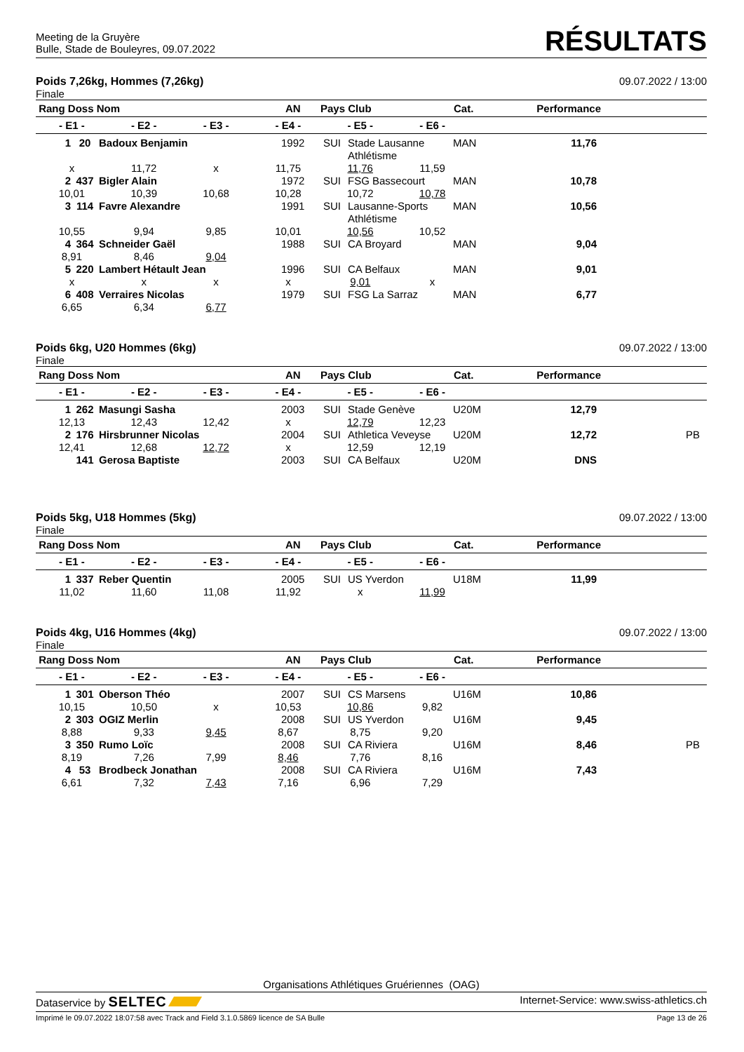Meeting de la Gruyère
Bulle, Stade de Bouleyres, 09.07.2022
RÉSULTATS
Poids 7,26kg, Hommes (7,26kg) 09.07.2022 / 13:00
Finale
| Rang Doss Nom | AN | Pays Club | Cat. | Performance | |
| --- | --- | --- | --- | --- | --- |
| - E1 - | - E2 - | - E3 - | - E4 - | - E5 - | - E6 - | |
| --- | --- | --- | --- | --- | --- | --- |
| 1 | 20 | Badoux Benjamin | 1992 | SUI | Stade Lausanne Athlétisme | MAN | 11,76 | |
| x | 11,72 | x | 11,75 | 11,76 | 11,59 | |
| 2 | 437 | Bigler Alain | 1972 | SUI | FSG Bassecourt | MAN | 10,78 | |
| 10,01 | 10,39 | 10,68 | 10,28 | 10,72 | 10,78 | |
| 3 | 114 | Favre Alexandre | 1991 | SUI | Lausanne-Sports Athlétisme | MAN | 10,56 | |
| 10,55 | 9,94 | 9,85 | 10,01 | 10,56 | 10,52 | |
| 4 | 364 | Schneider Gaël | 1988 | SUI | CA Broyard | MAN | 9,04 | |
| 8,91 | 8,46 | 9,04 | | | | |
| 5 | 220 | Lambert Hétault Jean | 1996 | SUI | CA Belfaux | MAN | 9,01 | |
| x | x | x | x | 9,01 | x | |
| 6 | 408 | Verraires Nicolas | 1979 | SUI | FSG La Sarraz | MAN | 6,77 | |
| 6,65 | 6,34 | 6,77 | | | | |
Poids 6kg, U20 Hommes (6kg) 09.07.2022 / 13:00
Finale
| Rang Doss Nom | AN | Pays Club | Cat. | Performance | |
| --- | --- | --- | --- | --- | --- |
| - E1 - | - E2 - | - E3 - | - E4 - | - E5 - | - E6 - | |
| --- | --- | --- | --- | --- | --- | --- |
| 1 | 262 | Masungi Sasha | 2003 | SUI | Stade Genève | U20M | 12,79 | |
| 12,13 | 12,43 | 12,42 | x | 12,79 | 12,23 | |
| 2 | 176 | Hirsbrunner Nicolas | 2004 | SUI | Athletica Veveyse | U20M | 12,72 | PB |
| 12,41 | 12,68 | 12,72 | x | 12,59 | 12,19 | |
| | 141 | Gerosa Baptiste | 2003 | SUI | CA Belfaux | U20M | DNS | |
Poids 5kg, U18 Hommes (5kg) 09.07.2022 / 13:00
Finale
| Rang Doss Nom | AN | Pays Club | Cat. | Performance | |
| --- | --- | --- | --- | --- | --- |
| - E1 - | - E2 - | - E3 - | - E4 - | - E5 - | - E6 - | |
| --- | --- | --- | --- | --- | --- | --- |
| 1 | 337 | Reber Quentin | 2005 | SUI | US Yverdon | U18M | 11,99 | |
| 11,02 | 11,60 | 11,08 | 11,92 | x | 11,99 | |
Poids 4kg, U16 Hommes (4kg) 09.07.2022 / 13:00
Finale
| Rang Doss Nom | AN | Pays Club | Cat. | Performance | |
| --- | --- | --- | --- | --- | --- |
| - E1 - | - E2 - | - E3 - | - E4 - | - E5 - | - E6 - | |
| --- | --- | --- | --- | --- | --- | --- |
| 1 | 301 | Oberson Théo | 2007 | SUI | CS Marsens | U16M | 10,86 | |
| 10,15 | 10,50 | x | 10,53 | 10,86 | 9,82 | |
| 2 | 303 | OGIZ Merlin | 2008 | SUI | US Yverdon | U16M | 9,45 | |
| 8,88 | 9,33 | 9,45 | 8,67 | 8,75 | 9,20 | |
| 3 | 350 | Rumo Loïc | 2008 | SUI | CA Riviera | U16M | 8,46 | PB |
| 8,19 | 7,26 | 7,99 | 8,46 | 7,76 | 8,16 | |
| 4 | 53 | Brodbeck Jonathan | 2008 | SUI | CA Riviera | U16M | 7,43 | |
| 6,61 | 7,32 | 7,43 | 7,16 | 6,96 | 7,29 | |
Organisations Athlétiques Gruériennes (OAG)
Dataservice by SELTEC Internet-Service: www.swiss-athletics.ch
Imprimé le 09.07.2022 18:07:58 avec Track and Field 3.1.0.5869 licence de SA Bulle Page 13 de 26